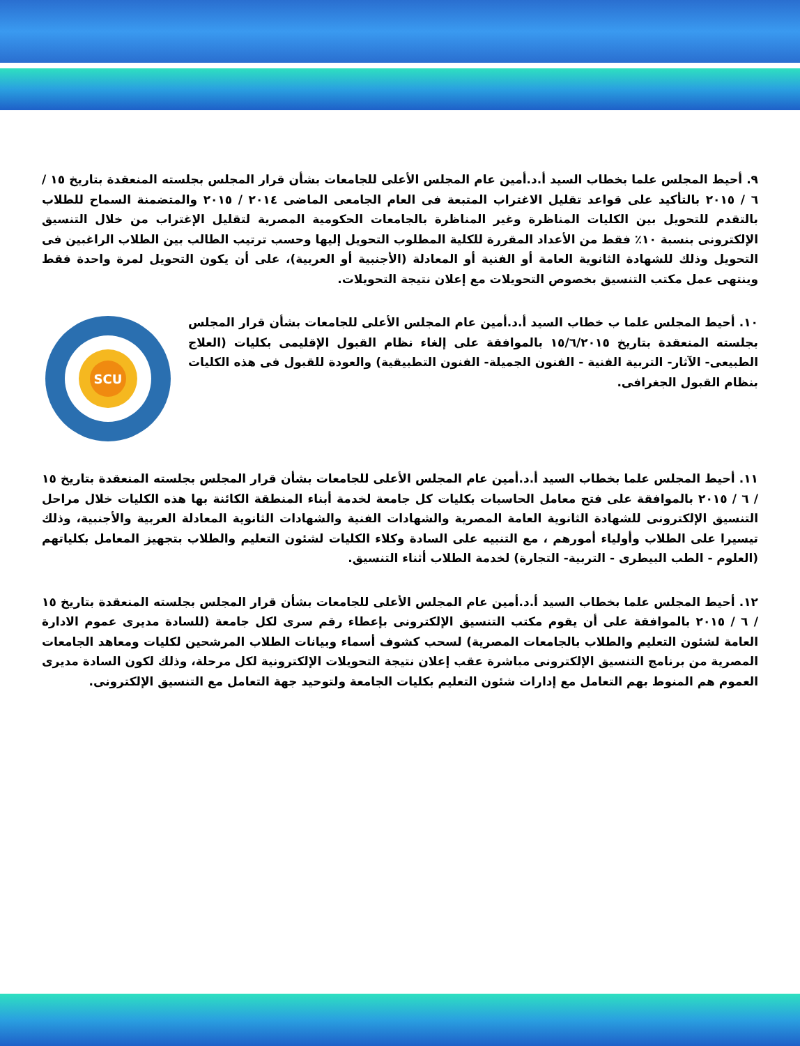٩. أحيط المجلس علما بخطاب السيد أ.د.أمين عام المجلس الأعلى للجامعات بشأن قرار المجلس بجلسته المنعقدة بتاريخ ١٥ / ٦ / ٢٠١٥ بالتأكيد على قواعد تقليل الاغتراب المتبعة فى العام الجامعى الماضى ٢٠١٤ / ٢٠١٥ والمتضمنة السماح للطلاب بالتقدم للتحويل بين الكليات المناظرة وغير المناظرة بالجامعات الحكومية المصرية لتقليل الإغتراب من خلال التنسيق الإلكترونى بنسبة ١٠٪ فقط من الأعداد المقررة للكلية المطلوب التحويل إليها وحسب ترتيب الطالب بين الطلاب الراغبين فى التحويل وذلك للشهادة الثانوية العامة أو الفنية أو المعادلة (الأجنبية أو العربية)، على أن يكون التحويل لمرة واحدة فقط وينتهى عمل مكتب التنسيق بخصوص التحويلات مع إعلان نتيجة التحويلات.
١٠. أحيط المجلس علما ب خطاب السيد أ.د.أمين عام المجلس الأعلى للجامعات بشأن قرار المجلس بجلسته المنعقدة بتاريخ ١٥/٦/٢٠١٥ بالموافقة على إلغاء نظام القبول الإقليمى بكليات (العلاج الطبيعى- الآثار- التربية الفنية - الفنون الجميلة- الفنون التطبيقية) والعودة للقبول فى هذه الكليات بنظام القبول الجغرافى.
SCU
١١. أحيط المجلس علما بخطاب السيد أ.د.أمين عام المجلس الأعلى للجامعات بشأن قرار المجلس بجلسته المنعقدة بتاريخ ١٥ / ٦ / ٢٠١٥ بالموافقة على فتح معامل الحاسبات بكليات كل جامعة لخدمة أبناء المنطقة الكائنة بها هذه الكليات خلال مراحل التنسيق الإلكترونى للشهادة الثانوية العامة المصرية والشهادات الفنية والشهادات الثانوية المعادلة العربية والأجنبية، وذلك تيسيرا على الطلاب وأولياء أمورهم ، مع التنبيه على السادة وكلاء الكليات لشئون التعليم والطلاب بتجهيز المعامل بكلياتهم (العلوم - الطب البيطرى - التربية- التجارة) لخدمة الطلاب أثناء التنسيق.
١٢. أحيط المجلس علما بخطاب السيد أ.د.أمين عام المجلس الأعلى للجامعات بشأن قرار المجلس بجلسته المنعقدة بتاريخ ١٥ / ٦ / ٢٠١٥ بالموافقة على أن يقوم مكتب التنسيق الإلكترونى بإعطاء رقم سرى لكل جامعة (للسادة مديرى عموم الادارة العامة لشئون التعليم والطلاب بالجامعات المصرية) لسحب كشوف أسماء وبيانات الطلاب المرشحين لكليات ومعاهد الجامعات المصرية من برنامج التنسيق الإلكترونى مباشرة عقب إعلان نتيجة التحويلات الإلكترونية لكل مرحلة، وذلك لكون السادة مديرى العموم هم المنوط بهم التعامل مع إدارات شئون التعليم بكليات الجامعة ولتوحيد جهة التعامل مع التنسيق الإلكترونى.